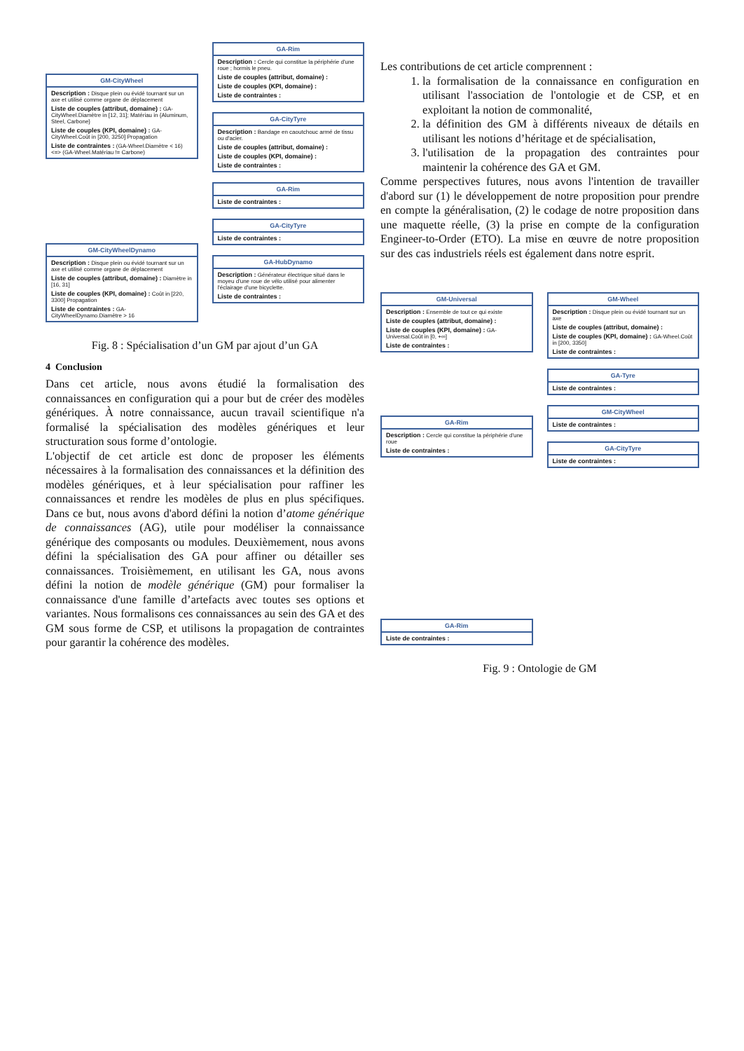GM-CityWheel
Description : Disque plein ou évidé tournant sur un axe et utilisé comme organe de déplacement
Liste de couples (attribut, domaine) : GA-CityWheel.Diamètre in [12, 31]; Matériau in {Aluminum, Steel, Carbone}
Liste de couples (KPI, domaine) : GA-CityWheel.Coût in [200, 3250] Propagation
Liste de contraintes : (GA-Wheel.Diamètre < 16) <=> (GA-Wheel.Matériau != Carbone)
GM-CityWheelDynamo
Description : Disque plein ou évidé tournant sur un axe et utilisé comme organe de déplacement
Liste de couples (attribut, domaine) : Diamètre in [16, 31]
Liste de couples (KPI, domaine) : Coût in [220, 3300] Propagation
Liste de contraintes : GA-CityWheelDynamo.Diamètre > 16
GA-Rim
Description : Cercle qui constitue la périphérie d'une roue ; hormis le pneu.
Liste de couples (attribut, domaine) :
Liste de couples (KPI, domaine) :
Liste de contraintes :
GA-CityTyre
Description : Bandage en caoutchouc armé de tissu ou d'acier.
Liste de couples (attribut, domaine) :
Liste de couples (KPI, domaine) :
Liste de contraintes :
GA-Rim
Liste de contraintes :
GA-CityTyre
Liste de contraintes :
GA-HubDynamo
Description : Générateur électrique situé dans le moyeu d'une roue de vélo utilisé pour alimenter l'éclairage d'une bicyclette.
Liste de contraintes :
Fig. 8 : Spécialisation d’un GM par ajout d’un GA
4 Conclusion
Dans cet article, nous avons étudié la formalisation des connaissances en configuration qui a pour but de créer des modèles génériques. À notre connaissance, aucun travail scientifique n'a formalisé la spécialisation des modèles génériques et leur structuration sous forme d’ontologie.
L'objectif de cet article est donc de proposer les éléments nécessaires à la formalisation des connaissances et la définition des modèles génériques, et à leur spécialisation pour raffiner les connaissances et rendre les modèles de plus en plus spécifiques. Dans ce but, nous avons d'abord défini la notion d’atome générique de connaissances (AG), utile pour modéliser la connaissance générique des composants ou modules. Deuxièmement, nous avons défini la spécialisation des GA pour affiner ou détailler ses connaissances. Troisièmement, en utilisant les GA, nous avons défini la notion de modèle générique (GM) pour formaliser la connaissance d'une famille d’artefacts avec toutes ses options et variantes. Nous formalisons ces connaissances au sein des GA et des GM sous forme de CSP, et utilisons la propagation de contraintes pour garantir la cohérence des modèles.
Les contributions de cet article comprennent :
1. la formalisation de la connaissance en configuration en utilisant l'association de l'ontologie et de CSP, et en exploitant la notion de commonalité,
2. la définition des GM à différents niveaux de détails en utilisant les notions d’héritage et de spécialisation,
3. l'utilisation de la propagation des contraintes pour maintenir la cohérence des GA et GM.
Comme perspectives futures, nous avons l'intention de travailler d'abord sur (1) le développement de notre proposition pour prendre en compte la généralisation, (2) le codage de notre proposition dans une maquette réelle, (3) la prise en compte de la configuration Engineer-to-Order (ETO). La mise en œuvre de notre proposition sur des cas industriels réels est également dans notre esprit.
GM-Universal
Description : Ensemble de tout ce qui existe
Liste de couples (attribut, domaine) :
Liste de couples (KPI, domaine) : GA-Universal.Coût in [0, +∞]
Liste de contraintes :
GA-Rim
Description : Cercle qui constitue la périphérie d'une roue
Liste de contraintes :
GA-Rim
Liste de contraintes :
GM-Wheel
Description : Disque plein ou évidé tournant sur un axe
Liste de couples (attribut, domaine) :
Liste de couples (KPI, domaine) : GA-Wheel.Coût in [200, 3350]
Liste de contraintes :
GA-Tyre
Liste de contraintes :
GM-CityWheel
Liste de contraintes :
GA-CityTyre
Liste de contraintes :
Fig. 9 : Ontologie de GM